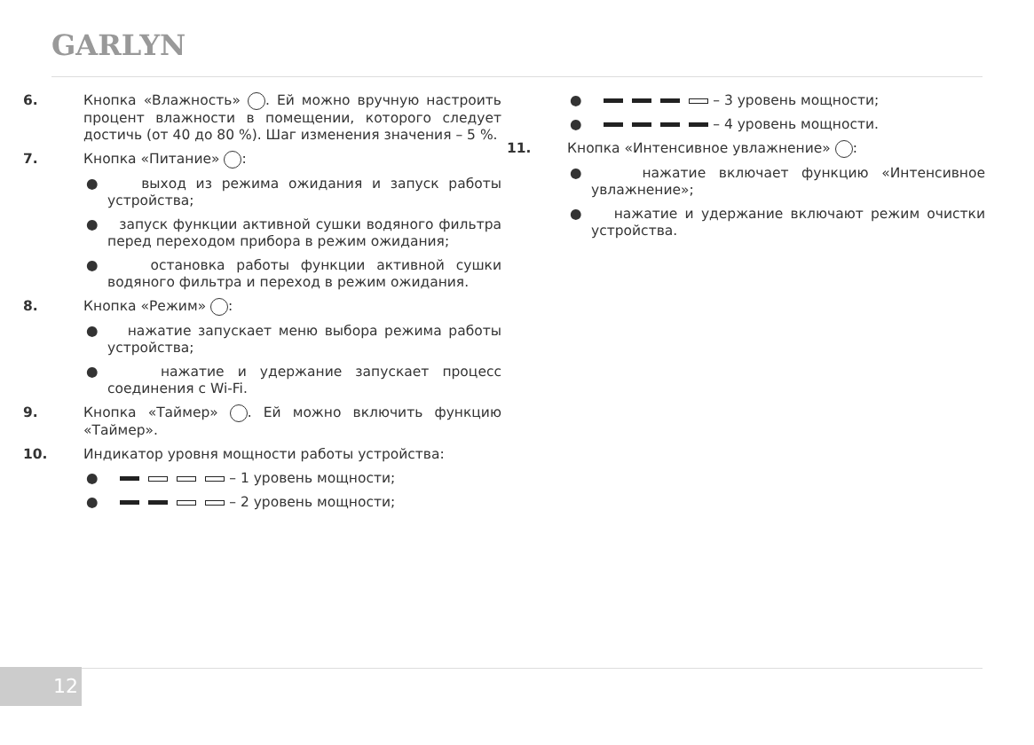GARLYN
6. Кнопка «Влажность» . Ей можно вручную настроить процент влажности в помещении, которого следует достичь (от 40 до 80 %). Шаг изменения значения – 5 %.
7. Кнопка «Питание» :
● выход из режима ожидания и запуск работы устройства;
● запуск функции активной сушки водяного фильтра перед переходом прибора в режим ожидания;
● остановка работы функции активной сушки водяного фильтра и переход в режим ожидания.
8. Кнопка «Режим» :
● нажатие запускает меню выбора режима работы устройства;
● нажатие и удержание запускает процесс соединения с Wi-Fi.
9. Кнопка «Таймер» . Ей можно включить функцию «Таймер».
10. Индикатор уровня мощности работы устройства:
● – 1 уровень мощности;
● – 2 уровень мощности;
● – 3 уровень мощности;
● – 4 уровень мощности.
11. Кнопка «Интенсивное увлажнение» :
● нажатие включает функцию «Интенсивное увлажнение»;
● нажатие и удержание включают режим очистки устройства.
12